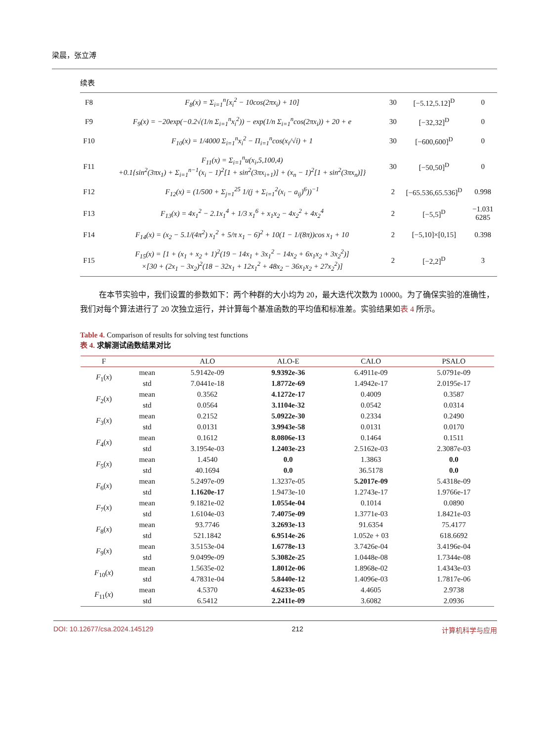梁晨，张立溥
续表
| F8 | F<sub>8</sub>(x) = Σ<sub>i=1</sub><sup>n</sup>[x<sub>i</sub><sup>2</sup> − 10cos(2πx<sub>i</sub>) + 10] | 30 | [−5.12,5.12]<sup>D</sup> | 0 |
| F9 | F<sub>9</sub>(x) = −20exp(−0.2√(1/n Σ<sub>i=1</sub><sup>n</sup>x<sub>i</sub><sup>2</sup>)) − exp(1/n Σ<sub>i=1</sub><sup>n</sup>cos(2πx<sub>i</sub>)) + 20 + e | 30 | [−32,32]<sup>D</sup> | 0 |
| F10 | F<sub>10</sub>(x) = 1/4000 Σ<sub>i=1</sub><sup>n</sup>x<sub>i</sub><sup>2</sup> − Π<sub>i=1</sub><sup>n</sup>cos(x<sub>i</sub>/√i) + 1 | 30 | [−600,600]<sup>D</sup> | 0 |
| F11 | F<sub>11</sub>(x) = Σ<sub>i=1</sub><sup>n</sup>u(x<sub>i</sub>,5,100,4) +0.1{sin<sup>2</sup>(3πx<sub>1</sub>) + Σ<sub>i=1</sub><sup>n−1</sup>(x<sub>i</sub> − 1)<sup>2</sup>[1 + sin<sup>2</sup>(3πx<sub>i+1</sub>)] + (x<sub>n</sub> − 1)<sup>2</sup>[1 + sin<sup>2</sup>(3πx<sub>n</sub>)]} | 30 | [−50,50]<sup>D</sup> | 0 |
| F12 | F<sub>12</sub>(x) = (1/500 + Σ<sub>j=1</sub><sup>25</sup> 1/(j + Σ<sub>i=1</sub><sup>2</sup>(x<sub>i</sub> − a<sub>ij</sub>)<sup>6</sup>))<sup>−1</sup> | 2 | [−65.536,65.536]<sup>D</sup> | 0.998 |
| F13 | F<sub>13</sub>(x) = 4x<sub>1</sub><sup>2</sup> − 2.1x<sub>1</sub><sup>4</sup> + 1/3 x<sub>1</sub><sup>6</sup> + x<sub>1</sub>x<sub>2</sub> − 4x<sub>2</sub><sup>2</sup> + 4x<sub>2</sub><sup>4</sup> | 2 | [−5,5]<sup>D</sup> | −1.031 6285 |
| F14 | F<sub>14</sub>(x) = (x<sub>2</sub> − 5.1/(4π<sup>2</sup>) x<sub>1</sub><sup>2</sup> + 5/π x<sub>1</sub> − 6)<sup>2</sup> + 10(1 − 1/(8π))cos x<sub>1</sub> + 10 | 2 | [−5,10]×[0,15] | 0.398 |
| F15 | F<sub>15</sub>(x) = [1 + (x<sub>1</sub> + x<sub>2</sub> + 1)<sup>2</sup>(19 − 14x<sub>1</sub> + 3x<sub>1</sub><sup>2</sup> − 14x<sub>2</sub> + 6x<sub>1</sub>x<sub>2</sub> + 3x<sub>2</sub><sup>2</sup>)] ×[30 + (2x<sub>1</sub> − 3x<sub>2</sub>)<sup>2</sup>(18 − 32x<sub>1</sub> + 12x<sub>1</sub><sup>2</sup> + 48x<sub>2</sub> − 36x<sub>1</sub>x<sub>2</sub> + 27x<sub>2</sub><sup>2</sup>)] | 2 | [−2,2]<sup>D</sup> | 3 |
在本节实验中，我们设置的参数如下：两个种群的大小均为 20，最大迭代次数为 10000。为了确保实验的准确性，我们对每个算法进行了 20 次独立运行，并计算每个基准函数的平均值和标准差。实验结果如表 4 所示。
Table 4. Comparison of results for solving test functions
表 4. 求解测试函数结果对比
| F | | ALO | ALO-E | CALO | PSALO |
| --- | --- | --- | --- | --- | --- |
| F<sub>1</sub>( x ) | mean | 5.9142e-09 | 9.9392e-36 | 6.4911e-09 | 5.0791e-09 |
| | std | 7.0441e-18 | 1.8772e-69 | 1.4942e-17 | 2.0195e-17 |
| F<sub>2</sub>( x ) | mean | 0.3562 | 4.1272e-17 | 0.4009 | 0.3587 |
| | std | 0.0564 | 3.1104e-32 | 0.0542 | 0.0314 |
| F<sub>3</sub>( x ) | mean | 0.2152 | 5.0922e-30 | 0.2334 | 0.2490 |
| | std | 0.0131 | 3.9943e-58 | 0.0131 | 0.0170 |
| F<sub>4</sub>( x ) | mean | 0.1612 | 8.0806e-13 | 0.1464 | 0.1511 |
| | std | 3.1954e-03 | 1.2403e-23 | 2.5162e-03 | 2.3087e-03 |
| F<sub>5</sub>( x ) | mean | 1.4540 | 0.0 | 1.3863 | 0.0 |
| | std | 40.1694 | 0.0 | 36.5178 | 0.0 |
| F<sub>6</sub>( x ) | mean | 5.2497e-09 | 1.3237e-05 | 5.2017e-09 | 5.4318e-09 |
| | std | 1.1620e-17 | 1.9473e-10 | 1.2743e-17 | 1.9766e-17 |
| F<sub>7</sub>( x ) | mean | 9.1821e-02 | 1.0554e-04 | 0.1014 | 0.0890 |
| | std | 1.6104e-03 | 7.4075e-09 | 1.3771e-03 | 1.8421e-03 |
| F<sub>8</sub>( x ) | mean | 93.7746 | 3.2693e-13 | 91.6354 | 75.4177 |
| | std | 521.1842 | 6.9514e-26 | 1.052e + 03 | 618.6692 |
| F<sub>9</sub>( x ) | mean | 3.5153e-04 | 1.6778e-13 | 3.7426e-04 | 3.4196e-04 |
| | std | 9.0499e-09 | 5.3082e-25 | 1.0448e-08 | 1.7344e-08 |
| F<sub>10</sub>( x ) | mean | 1.5635e-02 | 1.8012e-06 | 1.8968e-02 | 1.4343e-03 |
| | std | 4.7831e-04 | 5.8440e-12 | 1.4096e-03 | 1.7817e-06 |
| F<sub>11</sub>( x ) | mean | 4.5370 | 4.6233e-05 | 4.4605 | 2.9738 |
| | std | 6.5412 | 2.2411e-09 | 3.6082 | 2.0936 |
DOI: 10.12677/csa.2024.145129 212 计算机科学与应用